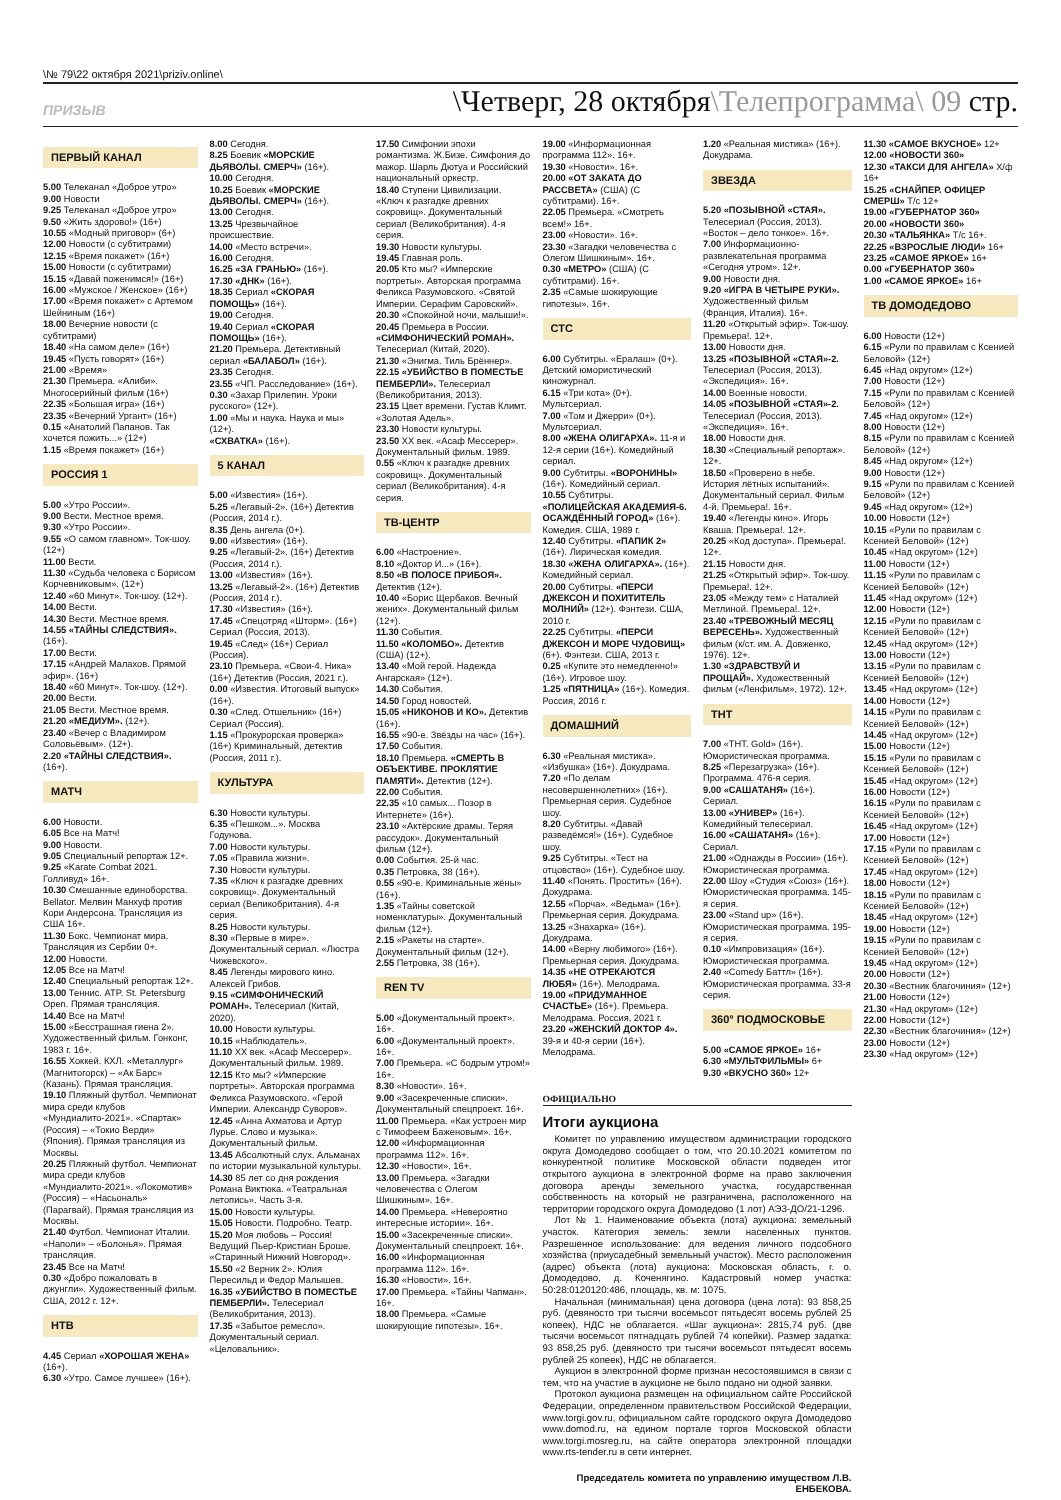\№ 79\22 октября 2021\priziv.online\
ПРИЗЫВ
\Четверг, 28 октября\Телепрограмма\ 09 стр.
ПЕРВЫЙ КАНАЛ
5.00 Телеканал «Доброе утро»
9.00 Новости
9.25 Телеканал «Доброе утро»
9.50 «Жить здорово!» (16+)
10.55 «Модный приговор» (6+)
12.00 Новости (с субтитрами)
12.15 «Время покажет» (16+)
15.00 Новости (с субтитрами)
15.15 «Давай поженимся!» (16+)
16.00 «Мужское / Женское» (16+)
17.00 «Время покажет» с Артемом Шейниным (16+)
18.00 Вечерние новости (с субтитрами)
18.40 «На самом деле» (16+)
19.45 «Пусть говорят» (16+)
21.00 «Время»
21.30 Премьера. «Алиби». Многосерийный фильм (16+)
22.35 «Большая игра» (16+)
23.35 «Вечерний Ургант» (16+)
0.15 «Анатолий Папанов. Так хочется пожить...» (12+)
1.15 «Время покажет» (16+)
РОССИЯ 1
5.00 «Утро России».
9.00 Вести. Местное время.
9.30 «Утро России».
9.55 «О самом главном». Ток-шоу. (12+)
11.00 Вести.
11.30 «Судьба человека с Борисом Корчевниковым». (12+)
12.40 «60 Минут». Ток-шоу. (12+).
14.00 Вести.
14.30 Вести. Местное время.
14.55 «ТАЙНЫ СЛЕДСТВИЯ». (16+).
17.00 Вести.
17.15 «Андрей Малахов. Прямой эфир». (16+)
18.40 «60 Минут». Ток-шоу. (12+).
20.00 Вести.
21.05 Вести. Местное время.
21.20 «МЕДИУМ». (12+).
23.40 «Вечер с Владимиром Соловьёвым». (12+).
2.20 «ТАЙНЫ СЛЕДСТВИЯ». (16+).
МАТЧ
6.00 Новости.
6.05 Все на Матч!
9.00 Новости.
9.05 Специальный репортаж 12+.
9.25 «Karate Combat 2021. Голливуд» 16+.
10.30 Смешанные единоборства. Bellator. Мелвин Манхуф против Кори Андерсона. Трансляция из США 16+.
11.30 Бокс. Чемпионат мира. Трансляция из Сербии 0+.
12.00 Новости.
12.05 Все на Матч!
12.40 Специальный репортаж 12+.
13.00 Теннис. ATP. St. Petersburg Open. Прямая трансляция.
14.40 Все на Матч!
15.00 «Бесстрашная гиена 2». Художественный фильм. Гонконг, 1983 г. 16+.
16.55 Хоккей. КХЛ. «Металлург» (Магнитогорск) – «Ак Барс» (Казань). Прямая трансляция.
19.10 Пляжный футбол. Чемпионат мира среди клубов «Мундиалито-2021». «Спартак» (Россия) – «Токио Верди» (Япония). Прямая трансляция из Москвы.
20.25 Пляжный футбол. Чемпионат мира среди клубов «Мундиалито-2021». «Локомотив» (Россия) – «Насьональ» (Парагвай). Прямая трансляция из Москвы.
21.40 Футбол. Чемпионат Италии. «Наполи» – «Болонья». Прямая трансляция.
23.45 Все на Матч!
0.30 «Добро пожаловать в джунгли». Художественный фильм. США, 2012 г. 12+.
НТВ
4.45 Сериал «ХОРОШАЯ ЖЕНА» (16+).
6.30 «Утро. Самое лучшее» (16+).
8.00 Сегодня.
8.25 Боевик «МОРСКИЕ ДЬЯВОЛЫ. СМЕРЧ» (16+).
10.00 Сегодня.
10.25 Боевик «МОРСКИЕ ДЬЯВОЛЫ. СМЕРЧ» (16+).
13.00 Сегодня.
13.25 Чрезвычайное происшествие.
14.00 «Место встречи».
16.00 Сегодня.
16.25 «ЗА ГРАНЬЮ» (16+).
17.30 «ДНК» (16+).
18.35 Сериал «СКОРАЯ ПОМОЩЬ» (16+).
19.00 Сегодня.
19.40 Сериал «СКОРАЯ ПОМОЩЬ» (16+).
21.20 Премьера. Детективный сериал «БАЛАБОЛ» (16+).
23.35 Сегодня.
23.55 «ЧП. Расследование» (16+).
0.30 «Захар Прилепин. Уроки русского» (12+).
1.00 «Мы и наука. Наука и мы» (12+).
«СХВАТКА» (16+).
5 КАНАЛ
5.00 «Известия» (16+).
5.25 «Легавый-2». (16+) Детектив (Россия, 2014 г.).
8.35 День ангела (0+).
9.00 «Известия» (16+).
9.25 «Легавый-2». (16+) Детектив (Россия, 2014 г.).
13.00 «Известия» (16+).
13.25 «Легавый-2». (16+) Детектив (Россия, 2014 г.).
17.30 «Известия» (16+).
17.45 «Спецотряд «Шторм». (16+) Сериал (Россия, 2013).
19.45 «След» (16+) Сериал (Россия).
23.10 Премьера. «Свои-4. Ника» (16+) Детектив (Россия, 2021 г.).
0.00 «Известия. Итоговый выпуск» (16+).
0.30 «След. Отшельник» (16+) Сериал (Россия).
1.15 «Прокурорская проверка» (16+) Криминальный, детектив (Россия, 2011 г.).
КУЛЬТУРА
6.30 Новости культуры.
6.35 «Пешком...». Москва Годунова.
7.00 Новости культуры.
7.05 «Правила жизни».
7.30 Новости культуры.
7.35 «Ключ к разгадке древних сокровищ». Документальный сериал (Великобритания). 4-я серия.
8.25 Новости культуры.
8.30 «Первые в мире». Документальный сериал. «Люстра Чижевского».
8.45 Легенды мирового кино. Алексей Грибов.
9.15 «СИМФОНИЧЕСКИЙ РОМАН». Телесериал (Китай, 2020).
10.00 Новости культуры.
10.15 «Наблюдатель».
11.10 XX век. «Асаф Мессерер». Документальный фильм. 1989.
12.15 Кто мы? «Имперские портреты». Авторская программа Феликса Разумовского. «Герой Империи. Александр Суворов».
12.45 «Анна Ахматова и Артур Лурье. Слово и музыка». Документальный фильм.
13.45 Абсолютный слух. Альманах по истории музыкальной культуры.
14.30 85 лет со дня рождения Романа Виктюка. «Театральная летопись». Часть 3-я.
15.00 Новости культуры.
15.05 Новости. Подробно. Театр.
15.20 Моя любовь – Россия! Ведущий Пьер-Кристиан Броше. «Старинный Нижний Новгород».
15.50 «2 Верник 2». Юлия Пересильд и Федор Малышев.
16.35 «УБИЙСТВО В ПОМЕСТЬЕ ПЕМБЕРЛИ». Телесериал (Великобритания, 2013).
17.35 «Забытое ремесло». Документальный сериал. «Целовальник».
17.50 Симфонии эпохи романтизма. Ж.Бизе. Симфония до мажор. Шарль Дютуа и Российский национальный оркестр.
18.40 Ступени Цивилизации. «Ключ к разгадке древних сокровищ». Документальный сериал (Великобритания). 4-я серия.
19.30 Новости культуры.
19.45 Главная роль.
20.05 Кто мы? «Имперские портреты». Авторская программа Феликса Разумовского. «Святой Империи. Серафим Саровский».
20.30 «Спокойной ночи, малыши!».
20.45 Премьера в России. «СИМФОНИЧЕСКИЙ РОМАН». Телесериал (Китай, 2020).
21.30 «Энигма. Тиль Брённер».
22.15 «УБИЙСТВО В ПОМЕСТЬЕ ПЕМБЕРЛИ». Телесериал (Великобритания, 2013).
23.15 Цвет времени. Густав Климт. «Золотая Адель».
23.30 Новости культуры.
23.50 XX век. «Асаф Мессерер». Документальный фильм. 1989.
0.55 «Ключ к разгадке древних сокровищ». Документальный сериал (Великобритания). 4-я серия.
ТВ-ЦЕНТР
6.00 «Настроение».
8.10 «Доктор И...» (16+).
8.50 «В ПОЛОСЕ ПРИБОЯ». Детектив (12+).
10.40 «Борис Щербаков. Вечный жених». Документальный фильм (12+).
11.30 События.
11.50 «КОЛОМБО». Детектив (США) (12+).
13.40 «Мой герой. Надежда Ангарская» (12+).
14.30 События.
14.50 Город новостей.
15.05 «НИКОНОВ И КО». Детектив (16+).
16.55 «90-е. Звёзды на час» (16+).
17.50 События.
18.10 Премьера. «СМЕРТЬ В ОБЪЕКТИВЕ. ПРОКЛЯТИЕ ПАМЯТИ». Детектив (12+).
22.00 События.
22.35 «10 самых... Позор в Интернете» (16+).
23.10 «Актёрские драмы. Теряя рассудок». Документальный фильм (12+).
0.00 События. 25-й час.
0.35 Петровка, 38 (16+).
0.55 «90-е. Криминальные жёны» (16+).
1.35 «Тайны советской номенклатуры». Документальный фильм (12+).
2.15 «Ракеты на старте». Документальный фильм (12+).
2.55 Петровка, 38 (16+).
REN TV
5.00 «Документальный проект». 16+.
6.00 «Документальный проект». 16+.
7.00 Премьера. «С бодрым утром!» 16+.
8.30 «Новости». 16+.
9.00 «Засекреченные списки». Документальный спецпроект. 16+.
11.00 Премьера. «Как устроен мир с Тимофеем Баженовым». 16+.
12.00 «Информационная программа 112». 16+.
12.30 «Новости». 16+.
13.00 Премьера. «Загадки человечества с Олегом Шишкиным». 16+.
14.00 Премьера. «Невероятно интересные истории». 16+.
15.00 «Засекреченные списки». Документальный спецпроект. 16+.
16.00 «Информационная программа 112». 16+.
16.30 «Новости». 16+.
17.00 Премьера. «Тайны Чапман». 16+.
18.00 Премьера. «Самые шокирующие гипотезы». 16+.
19.00 «Информационная программа 112». 16+.
19.30 «Новости». 16+.
20.00 «ОТ ЗАКАТА ДО РАССВЕТА» (США) (С субтитрами). 16+.
22.05 Премьера. «Смотреть всем!» 16+.
23.00 «Новости». 16+.
23.30 «Загадки человечества с Олегом Шишкиным». 16+.
0.30 «МЕТРО» (США) (С субтитрами). 16+.
2.35 «Самые шокирующие гипотезы». 16+.
СТС
6.00 Субтитры. «Ералаш» (0+). Детский юмористический киножурнал.
6.15 «Три кота» (0+). Мультсериал.
7.00 «Том и Джерри» (0+). Мультсериал.
8.00 «ЖЕНА ОЛИГАРХА». 11-я и 12-я серии (16+). Комедийный сериал.
9.00 Субтитры. «ВОРОНИНЫ» (16+). Комедийный сериал.
10.55 Субтитры. «ПОЛИЦЕЙСКАЯ АКАДЕМИЯ-6. ОСАЖДЁННЫЙ ГОРОД» (16+). Комедия. США, 1989 г.
12.40 Субтитры. «ПАПИК 2» (16+). Лирическая комедия.
18.30 «ЖЕНА ОЛИГАРХА». (16+). Комедийный сериал.
20.00 Субтитры. «ПЕРСИ ДЖЕКСОН И ПОХИТИТЕЛЬ МОЛНИЙ» (12+). Фэнтези. США, 2010 г.
22.25 Субтитры. «ПЕРСИ ДЖЕКСОН И МОРЕ ЧУДОВИЩ» (6+). Фэнтези. США, 2013 г.
0.25 «Купите это немедленно!» (16+). Игровое шоу.
1.25 «ПЯТНИЦА» (16+). Комедия. Россия, 2016 г.
ДОМАШНИЙ
6.30 «Реальная мистика». «Избушка» (16+). Докудрама.
7.20 «По делам несовершеннолетних» (16+). Премьерная серия. Судебное шоу.
8.20 Субтитры. «Давай разведёмся!» (16+). Судебное шоу.
9.25 Субтитры. «Тест на отцовство» (16+). Судебное шоу.
11.40 «Понять. Простить» (16+). Докудрама.
12.55 «Порча». «Ведьма» (16+). Премьерная серия. Докудрама.
13.25 «Знахарка» (16+). Докудрама.
14.00 «Верну любимого» (16+). Премьерная серия. Докудрама.
14.35 «НЕ ОТРЕКАЮТСЯ ЛЮБЯ» (16+). Мелодрама.
19.00 «ПРИДУМАННОЕ СЧАСТЬЕ» (16+). Премьера. Мелодрама. Россия, 2021 г.
23.20 «ЖЕНСКИЙ ДОКТОР 4». 39-я и 40-я серии (16+). Мелодрама.
1.20 «Реальная мистика» (16+). Докудрама.
ЗВЕЗДА
5.20 «ПОЗЫВНОЙ «СТАЯ». Телесериал (Россия, 2013). «Восток – дело тонкое». 16+.
7.00 Информационно-развлекательная программа «Сегодня утром». 12+.
9.00 Новости дня.
9.20 «ИГРА В ЧЕТЫРЕ РУКИ». Художественный фильм (Франция, Италия). 16+.
11.20 «Открытый эфир». Ток-шоу. Премьера!. 12+.
13.00 Новости дня.
13.25 «ПОЗЫВНОЙ «СТАЯ»-2. Телесериал (Россия, 2013). «Экспедиция». 16+.
14.00 Военные новости.
14.05 «ПОЗЫВНОЙ «СТАЯ»-2. Телесериал (Россия, 2013). «Экспедиция». 16+.
18.00 Новости дня.
18.30 «Специальный репортаж». 12+.
18.50 «Проверено в небе. История лётных испытаний». Документальный сериал. Фильм 4-й. Премьера!. 16+.
19.40 «Легенды кино». Игорь Кваша. Премьера!. 12+.
20.25 «Код доступа». Премьера!. 12+.
21.15 Новости дня.
21.25 «Открытый эфир». Ток-шоу. Премьера!. 12+.
23.05 «Между тем» с Наталией Метлиной. Премьера!. 12+.
23.40 «ТРЕВОЖНЫЙ МЕСЯЦ ВЕРЕСЕНЬ». Художественный фильм (к/ст. им. А. Довженко, 1976). 12+.
1.30 «ЗДРАВСТВУЙ И ПРОЩАЙ». Художественный фильм («Ленфильм», 1972). 12+.
ТНТ
7.00 «ТНТ. Gold» (16+). Юмористическая программа.
8.25 «Перезагрузка» (16+). Программа. 476-я серия.
9.00 «САШАТАНЯ» (16+). Сериал.
13.00 «УНИВЕР» (16+). Комедийный телесериал.
16.00 «САШАТАНЯ» (16+). Сериал.
21.00 «Однажды в России» (16+). Юмористическая программа.
22.00 Шоу «Студия «Союз» (16+). Юмористическая программа. 145-я серия.
23.00 «Stand up» (16+). Юмористическая программа. 195-я серия.
0.10 «Импровизация» (16+). Юмористическая программа.
2.40 «Comedy Баттл» (16+). Юмористическая программа. 33-я серия.
360° ПОДМОСКОВЬЕ
5.00 «САМОЕ ЯРКОЕ» 16+
6.30 «МУЛЬТФИЛЬМЫ» 6+
9.30 «ВКУСНО 360» 12+
ОФИЦИАЛЬНО
Итоги аукциона
Комитет по управлению имуществом администрации городского округа Домодедово сообщает о том, что 20.10.2021 комитетом по конкурентной политике Московской области подведен итог открытого аукциона в электронной форме на право заключения договора аренды земельного участка, государственная собственность на который не разграничена, расположенного на территории городского округа Домодедово (1 лот) АЭЗ-ДО/21-1296.
Лот № 1. Наименование объекта (лота) аукциона: земельный участок. Категория земель: земли населенных пунктов. Разрешенное использование: для ведения личного подсобного хозяйства (приусадебный земельный участок). Место расположения (адрес) объекта (лота) аукциона: Московская область, г. о. Домодедово, д. Коченягино. Кадастровый номер участка: 50:28:0120120:486, площадь, кв. м: 1075.
Начальная (минимальная) цена договора (цена лота): 93 858,25 руб. (девяносто три тысячи восемьсот пятьдесят восемь рублей 25 копеек), НДС не облагается. «Шаг аукциона»: 2815,74 руб. (две тысячи восемьсот пятнадцать рублей 74 копейки). Размер задатка: 93 858,25 руб. (девяносто три тысячи восемьсот пятьдесят восемь рублей 25 копеек), НДС не облагается.
Аукцион в электронной форме признан несостоявшимся в связи с тем, что на участие в аукционе не было подано ни одной заявки.
Протокол аукциона размещен на официальном сайте Российской Федерации, определенном правительством Российской Федерации, www.torgi.gov.ru, официальном сайте городского округа Домодедово www.domod.ru, на едином портале торгов Московской области www.torgi.mosreg.ru, на сайте оператора электронной площадки www.rts-tender.ru в сети интернет.
Председатель комитета по управлению имуществом Л.В. ЕНБЕКОВА.
11.30 «САМОЕ ВКУСНОЕ» 12+
12.00 «НОВОСТИ 360»
12.30 «ТАКСИ ДЛЯ АНГЕЛА» Х/ф 16+
15.25 «СНАЙПЕР. ОФИЦЕР СМЕРШ» Т/с 12+
19.00 «ГУБЕРНАТОР 360»
20.00 «НОВОСТИ 360»
20.30 «ТАЛЬЯНКА» Т/с 16+.
22.25 «ВЗРОСЛЫЕ ЛЮДИ» 16+
23.25 «САМОЕ ЯРКОЕ» 16+
0.00 «ГУБЕРНАТОР 360»
1.00 «САМОЕ ЯРКОЕ» 16+
ТВ ДОМОДЕДОВО
6.00 Новости (12+)
6.15 «Рули по правилам с Ксенией Беловой» (12+)
6.45 «Над округом» (12+)
7.00 Новости (12+)
7.15 «Рули по правилам с Ксенией Беловой» (12+)
7.45 «Над округом» (12+)
8.00 Новости (12+)
8.15 «Рули по правилам с Ксенией Беловой» (12+)
8.45 «Над округом» (12+)
9.00 Новости (12+)
9.15 «Рули по правилам с Ксенией Беловой» (12+)
9.45 «Над округом» (12+)
10.00 Новости (12+)
10.15 «Рули по правилам с Ксенией Беловой» (12+)
10.45 «Над округом» (12+)
11.00 Новости (12+)
11.15 «Рули по правилам с Ксенией Беловой» (12+)
11.45 «Над округом» (12+)
12.00 Новости (12+)
12.15 «Рули по правилам с Ксенией Беловой» (12+)
12.45 «Над округом» (12+)
13.00 Новости (12+)
13.15 «Рули по правилам с Ксенией Беловой» (12+)
13.45 «Над округом» (12+)
14.00 Новости (12+)
14.15 «Рули по правилам с Ксенией Беловой» (12+)
14.45 «Над округом» (12+)
15.00 Новости (12+)
15.15 «Рули по правилам с Ксенией Беловой» (12+)
15.45 «Над округом» (12+)
16.00 Новости (12+)
16.15 «Рули по правилам с Ксенией Беловой» (12+)
16.45 «Над округом» (12+)
17.00 Новости (12+)
17.15 «Рули по правилам с Ксенией Беловой» (12+)
17.45 «Над округом» (12+)
18.00 Новости (12+)
18.15 «Рули по правилам с Ксенией Беловой» (12+)
18.45 «Над округом» (12+)
19.00 Новости (12+)
19.15 «Рули по правилам с Ксенией Беловой» (12+)
19.45 «Над округом» (12+)
20.00 Новости (12+)
20.30 «Вестник благочиния» (12+)
21.00 Новости (12+)
21.30 «Над округом» (12+)
22.00 Новости (12+)
22.30 «Вестник благочиния» (12+)
23.00 Новости (12+)
23.30 «Над округом» (12+)